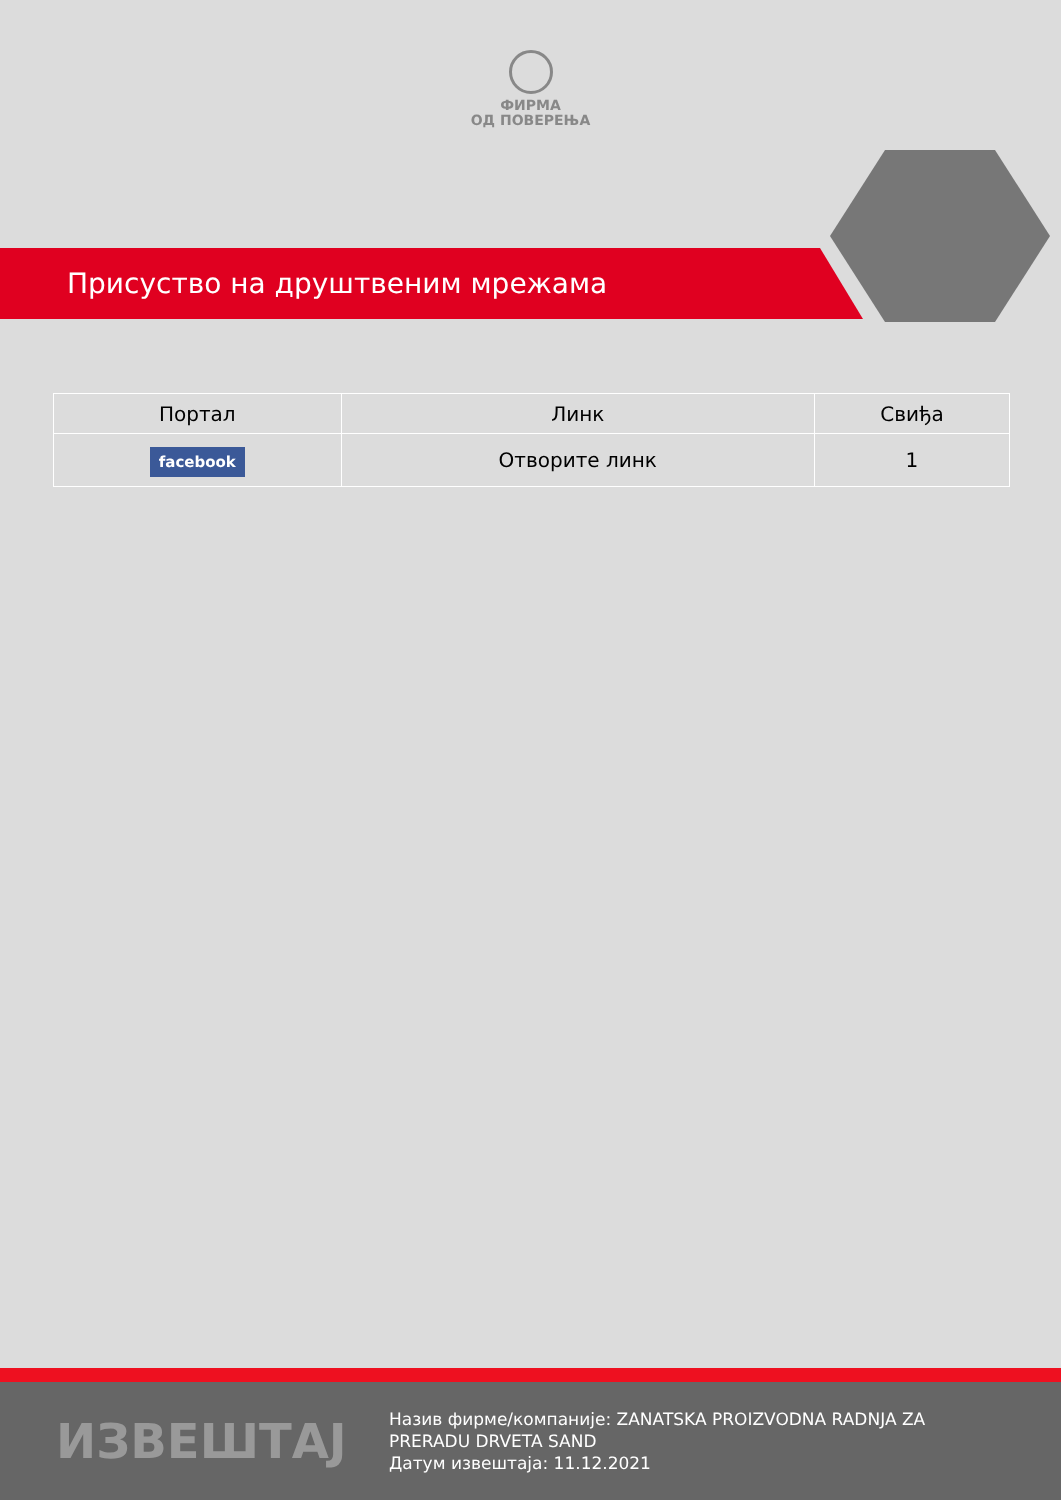ФИРМА
ОД ПОВЕРЕЊА
Присуство на друштвеним мрежама
| Портал | Линк | Свиђа |
| --- | --- | --- |
| facebook | Отворите линк | 1 |
ИЗВЕШТАЈ
Назив фирме/компаније: ZANATSKA PROIZVODNA RADNJA ZA PRERADU DRVETA SAND
Датум извештаја: 11.12.2021